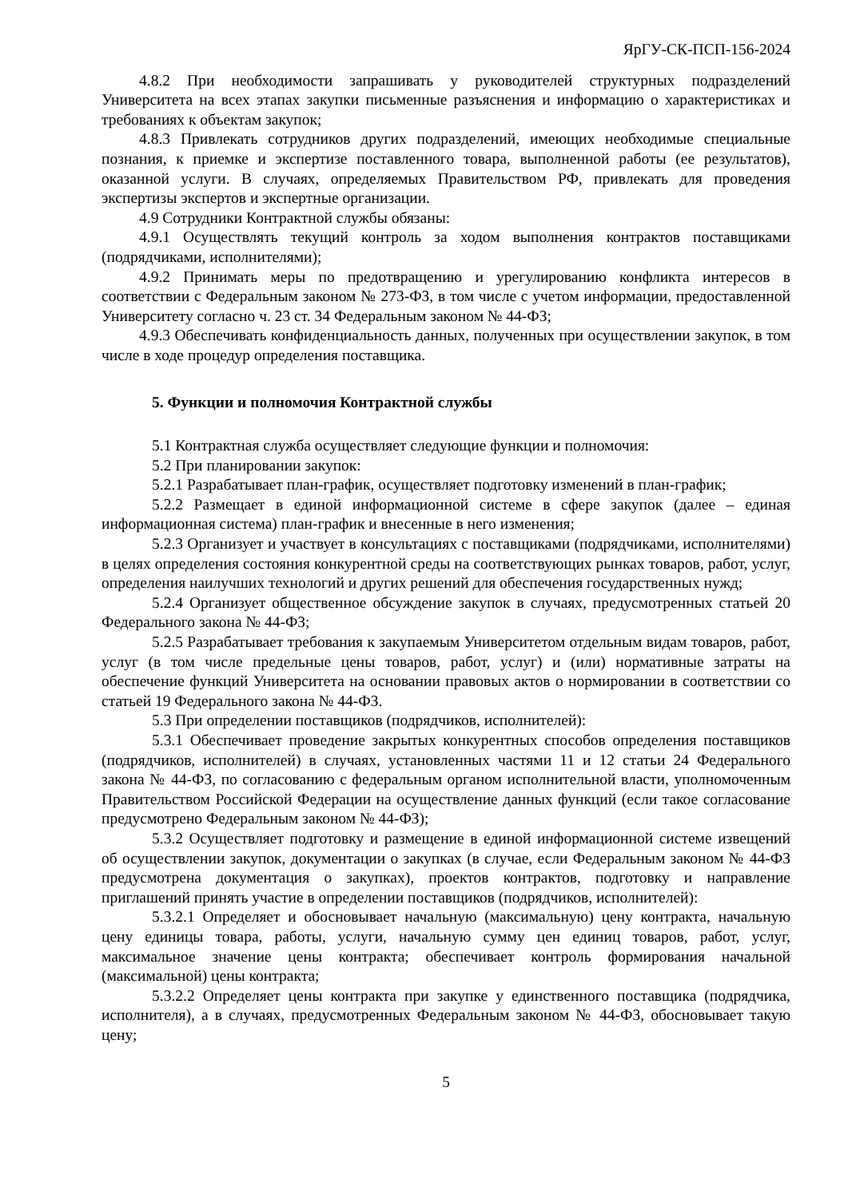ЯрГУ-СК-ПСП-156-2024
4.8.2 При необходимости запрашивать у руководителей структурных подразделений Университета на всех этапах закупки письменные разъяснения и информацию о характеристиках и требованиях к объектам закупок;
4.8.3 Привлекать сотрудников других подразделений, имеющих необходимые специальные познания, к приемке и экспертизе поставленного товара, выполненной работы (ее результатов), оказанной услуги. В случаях, определяемых Правительством РФ, привлекать для проведения экспертизы экспертов и экспертные организации.
4.9 Сотрудники Контрактной службы обязаны:
4.9.1 Осуществлять текущий контроль за ходом выполнения контрактов поставщиками (подрядчиками, исполнителями);
4.9.2 Принимать меры по предотвращению и урегулированию конфликта интересов в соответствии с Федеральным законом № 273-ФЗ, в том числе с учетом информации, предоставленной Университету согласно ч. 23 ст. 34 Федеральным законом № 44-ФЗ;
4.9.3 Обеспечивать конфиденциальность данных, полученных при осуществлении закупок, в том числе в ходе процедур определения поставщика.
5. Функции и полномочия Контрактной службы
5.1 Контрактная служба осуществляет следующие функции и полномочия:
5.2 При планировании закупок:
5.2.1 Разрабатывает план-график, осуществляет подготовку изменений в план-график;
5.2.2 Размещает в единой информационной системе в сфере закупок (далее – единая информационная система) план-график и внесенные в него изменения;
5.2.3 Организует и участвует в консультациях с поставщиками (подрядчиками, исполнителями) в целях определения состояния конкурентной среды на соответствующих рынках товаров, работ, услуг, определения наилучших технологий и других решений для обеспечения государственных нужд;
5.2.4 Организует общественное обсуждение закупок в случаях, предусмотренных статьей 20 Федерального закона № 44-ФЗ;
5.2.5 Разрабатывает требования к закупаемым Университетом отдельным видам товаров, работ, услуг (в том числе предельные цены товаров, работ, услуг) и (или) нормативные затраты на обеспечение функций Университета на основании правовых актов о нормировании в соответствии со статьей 19 Федерального закона № 44-ФЗ.
5.3 При определении поставщиков (подрядчиков, исполнителей):
5.3.1 Обеспечивает проведение закрытых конкурентных способов определения поставщиков (подрядчиков, исполнителей) в случаях, установленных частями 11 и 12 статьи 24 Федерального закона № 44-ФЗ, по согласованию с федеральным органом исполнительной власти, уполномоченным Правительством Российской Федерации на осуществление данных функций (если такое согласование предусмотрено Федеральным законом № 44-ФЗ);
5.3.2 Осуществляет подготовку и размещение в единой информационной системе извещений об осуществлении закупок, документации о закупках (в случае, если Федеральным законом № 44-ФЗ предусмотрена документация о закупках), проектов контрактов, подготовку и направление приглашений принять участие в определении поставщиков (подрядчиков, исполнителей):
5.3.2.1 Определяет и обосновывает начальную (максимальную) цену контракта, начальную цену единицы товара, работы, услуги, начальную сумму цен единиц товаров, работ, услуг, максимальное значение цены контракта; обеспечивает контроль формирования начальной (максимальной) цены контракта;
5.3.2.2 Определяет цены контракта при закупке у единственного поставщика (подрядчика, исполнителя), а в случаях, предусмотренных Федеральным законом № 44-ФЗ, обосновывает такую цену;
5